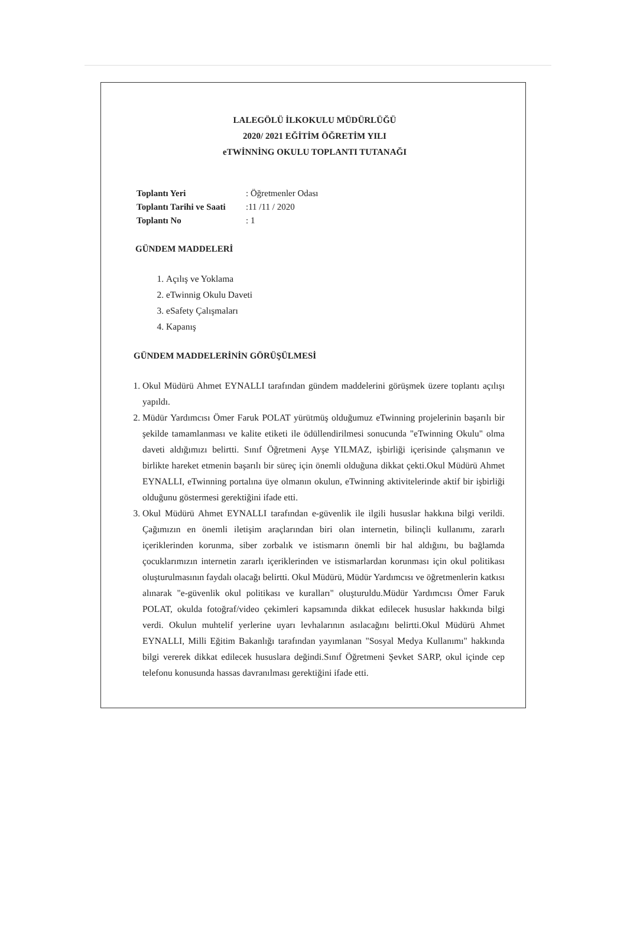LALEGÖLÜ İLKOKULU MÜDÜRLÜĞÜ
2020/ 2021 EĞİTİM ÖĞRETİM YILI
eTWİNNİNG OKULU TOPLANTI TUTANAĞI
| Toplantı Yeri | : Öğretmenler Odası |
| Toplantı Tarihi ve Saati | :11 /11 / 2020 |
| Toplantı No | : 1 |
GÜNDEM MADDELERİ
1. Açılış ve Yoklama
2. eTwinnig Okulu Daveti
3. eSafety Çalışmaları
4. Kapanış
GÜNDEM MADDELERİNİN GÖRÜŞÜLMESİ
1. Okul Müdürü Ahmet EYNALLI tarafından gündem maddelerini görüşmek üzere toplantı açılışı yapıldı.
2. Müdür Yardımcısı Ömer Faruk POLAT yürütmüş olduğumuz eTwinning projelerinin başarılı bir şekilde tamamlanması ve kalite etiketi ile ödüllendirilmesi sonucunda "eTwinning Okulu" olma daveti aldığımızı belirtti. Sınıf Öğretmeni Ayşe YILMAZ, işbirliği içerisinde çalışmanın ve birlikte hareket etmenin başarılı bir süreç için önemli olduğuna dikkat çekti.Okul Müdürü Ahmet EYNALLI, eTwinning portalına üye olmanın okulun, eTwinning aktivitelerinde aktif bir işbirliği olduğunu göstermesi gerektiğini ifade etti.
3. Okul Müdürü Ahmet EYNALLI tarafından e-güvenlik ile ilgili hususlar hakkına bilgi verildi. Çağımızın en önemli iletişim araçlarından biri olan internetin, bilinçli kullanımı, zararlı içeriklerinden korunma, siber zorbalık ve istismarın önemli bir hal aldığını, bu bağlamda çocuklarımızın internetin zararlı içeriklerinden ve istismarlardan korunması için okul politikası oluşturulmasının faydalı olacağı belirtti. Okul Müdürü, Müdür Yardımcısı ve öğretmenlerin katkısı alınarak "e-güvenlik okul politikası ve kuralları" oluşturuldu.Müdür Yardımcısı Ömer Faruk POLAT, okulda fotoğraf/video çekimleri kapsamında dikkat edilecek hususlar hakkında bilgi verdi. Okulun muhtelif yerlerine uyarı levhalarının asılacağını belirtti.Okul Müdürü Ahmet EYNALLI, Milli Eğitim Bakanlığı tarafından yayımlanan "Sosyal Medya Kullanımı" hakkında bilgi vererek dikkat edilecek hususlara değindi.Sınıf Öğretmeni Şevket SARP, okul içinde cep telefonu konusunda hassas davranılması gerektiğini ifade etti.